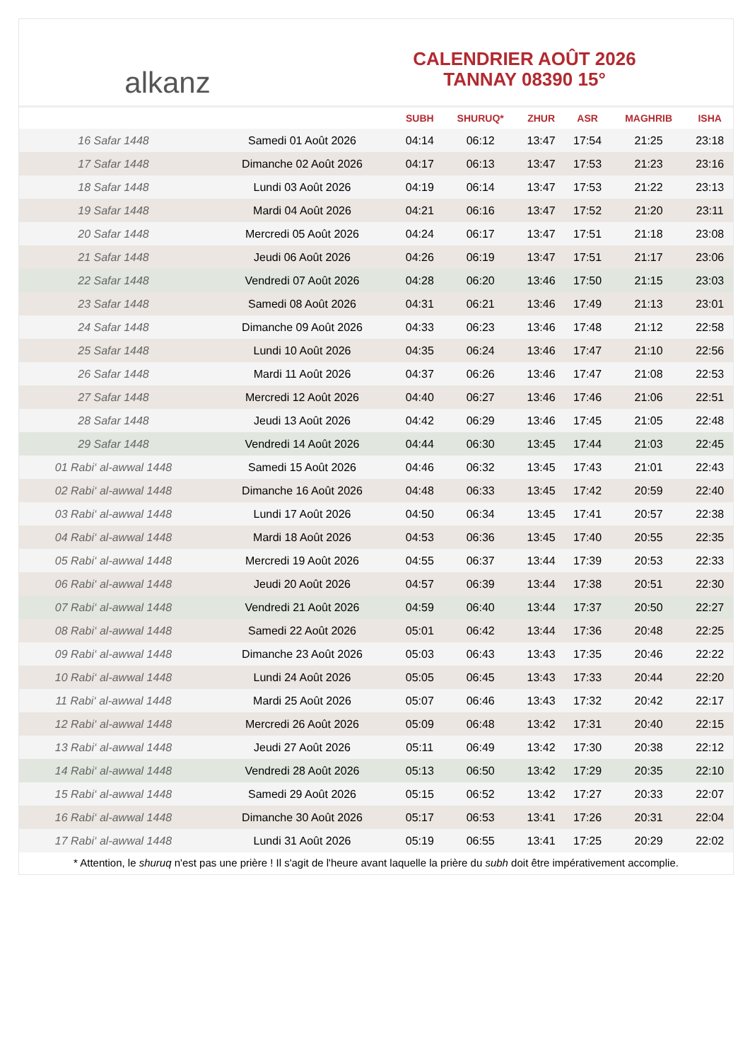alkanz
CALENDRIER AOÛT 2026
TANNAY 08390 15°
| | | SUBH | SHURUQ* | ZHUR | ASR | MAGHRIB | ISHA |
| --- | --- | --- | --- | --- | --- | --- | --- |
| 16 Safar 1448 | Samedi 01 Août 2026 | 04:14 | 06:12 | 13:47 | 17:54 | 21:25 | 23:18 |
| 17 Safar 1448 | Dimanche 02 Août 2026 | 04:17 | 06:13 | 13:47 | 17:53 | 21:23 | 23:16 |
| 18 Safar 1448 | Lundi 03 Août 2026 | 04:19 | 06:14 | 13:47 | 17:53 | 21:22 | 23:13 |
| 19 Safar 1448 | Mardi 04 Août 2026 | 04:21 | 06:16 | 13:47 | 17:52 | 21:20 | 23:11 |
| 20 Safar 1448 | Mercredi 05 Août 2026 | 04:24 | 06:17 | 13:47 | 17:51 | 21:18 | 23:08 |
| 21 Safar 1448 | Jeudi 06 Août 2026 | 04:26 | 06:19 | 13:47 | 17:51 | 21:17 | 23:06 |
| 22 Safar 1448 | Vendredi 07 Août 2026 | 04:28 | 06:20 | 13:46 | 17:50 | 21:15 | 23:03 |
| 23 Safar 1448 | Samedi 08 Août 2026 | 04:31 | 06:21 | 13:46 | 17:49 | 21:13 | 23:01 |
| 24 Safar 1448 | Dimanche 09 Août 2026 | 04:33 | 06:23 | 13:46 | 17:48 | 21:12 | 22:58 |
| 25 Safar 1448 | Lundi 10 Août 2026 | 04:35 | 06:24 | 13:46 | 17:47 | 21:10 | 22:56 |
| 26 Safar 1448 | Mardi 11 Août 2026 | 04:37 | 06:26 | 13:46 | 17:47 | 21:08 | 22:53 |
| 27 Safar 1448 | Mercredi 12 Août 2026 | 04:40 | 06:27 | 13:46 | 17:46 | 21:06 | 22:51 |
| 28 Safar 1448 | Jeudi 13 Août 2026 | 04:42 | 06:29 | 13:46 | 17:45 | 21:05 | 22:48 |
| 29 Safar 1448 | Vendredi 14 Août 2026 | 04:44 | 06:30 | 13:45 | 17:44 | 21:03 | 22:45 |
| 01 Rabi‘ al-awwal 1448 | Samedi 15 Août 2026 | 04:46 | 06:32 | 13:45 | 17:43 | 21:01 | 22:43 |
| 02 Rabi‘ al-awwal 1448 | Dimanche 16 Août 2026 | 04:48 | 06:33 | 13:45 | 17:42 | 20:59 | 22:40 |
| 03 Rabi‘ al-awwal 1448 | Lundi 17 Août 2026 | 04:50 | 06:34 | 13:45 | 17:41 | 20:57 | 22:38 |
| 04 Rabi‘ al-awwal 1448 | Mardi 18 Août 2026 | 04:53 | 06:36 | 13:45 | 17:40 | 20:55 | 22:35 |
| 05 Rabi‘ al-awwal 1448 | Mercredi 19 Août 2026 | 04:55 | 06:37 | 13:44 | 17:39 | 20:53 | 22:33 |
| 06 Rabi‘ al-awwal 1448 | Jeudi 20 Août 2026 | 04:57 | 06:39 | 13:44 | 17:38 | 20:51 | 22:30 |
| 07 Rabi‘ al-awwal 1448 | Vendredi 21 Août 2026 | 04:59 | 06:40 | 13:44 | 17:37 | 20:50 | 22:27 |
| 08 Rabi‘ al-awwal 1448 | Samedi 22 Août 2026 | 05:01 | 06:42 | 13:44 | 17:36 | 20:48 | 22:25 |
| 09 Rabi‘ al-awwal 1448 | Dimanche 23 Août 2026 | 05:03 | 06:43 | 13:43 | 17:35 | 20:46 | 22:22 |
| 10 Rabi‘ al-awwal 1448 | Lundi 24 Août 2026 | 05:05 | 06:45 | 13:43 | 17:33 | 20:44 | 22:20 |
| 11 Rabi‘ al-awwal 1448 | Mardi 25 Août 2026 | 05:07 | 06:46 | 13:43 | 17:32 | 20:42 | 22:17 |
| 12 Rabi‘ al-awwal 1448 | Mercredi 26 Août 2026 | 05:09 | 06:48 | 13:42 | 17:31 | 20:40 | 22:15 |
| 13 Rabi‘ al-awwal 1448 | Jeudi 27 Août 2026 | 05:11 | 06:49 | 13:42 | 17:30 | 20:38 | 22:12 |
| 14 Rabi‘ al-awwal 1448 | Vendredi 28 Août 2026 | 05:13 | 06:50 | 13:42 | 17:29 | 20:35 | 22:10 |
| 15 Rabi‘ al-awwal 1448 | Samedi 29 Août 2026 | 05:15 | 06:52 | 13:42 | 17:27 | 20:33 | 22:07 |
| 16 Rabi‘ al-awwal 1448 | Dimanche 30 Août 2026 | 05:17 | 06:53 | 13:41 | 17:26 | 20:31 | 22:04 |
| 17 Rabi‘ al-awwal 1448 | Lundi 31 Août 2026 | 05:19 | 06:55 | 13:41 | 17:25 | 20:29 | 22:02 |
* Attention, le shuruq n'est pas une prière ! Il s'agit de l'heure avant laquelle la prière du subh doit être impérativement accomplie.